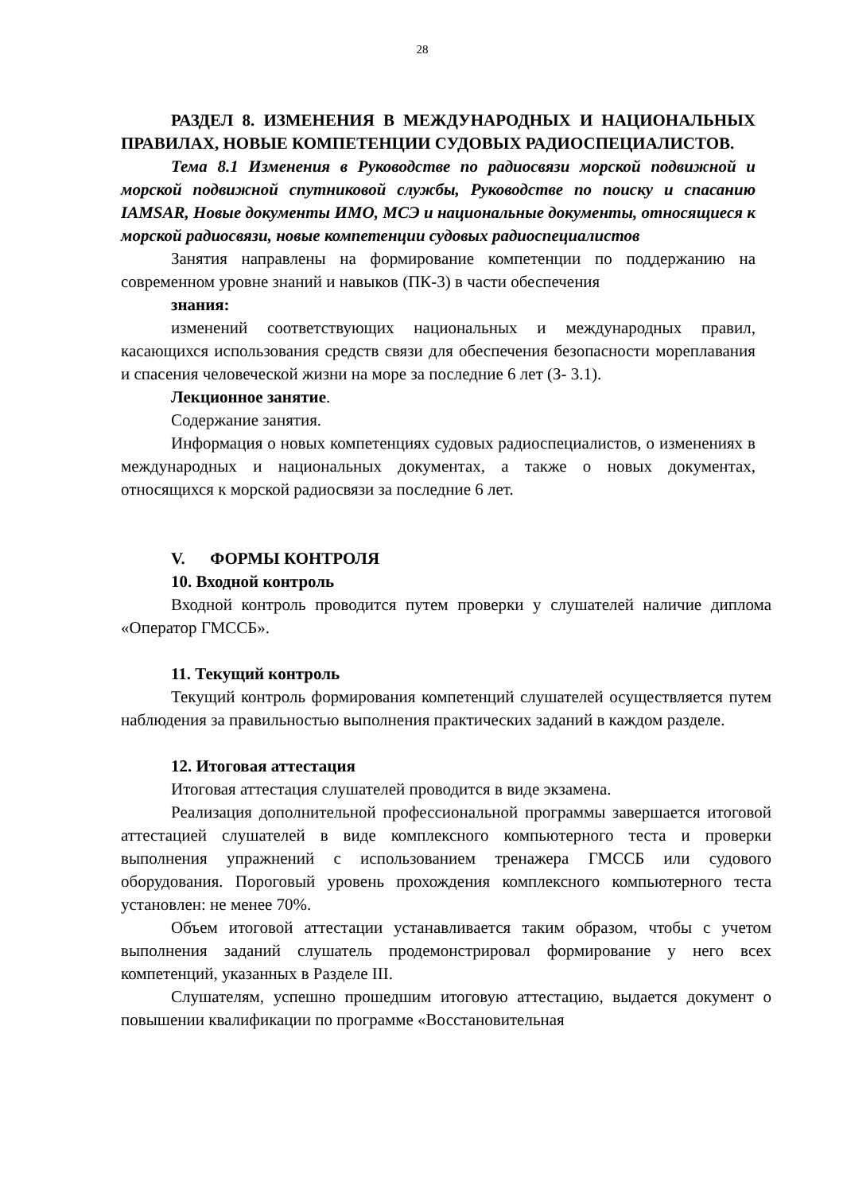28
РАЗДЕЛ 8. ИЗМЕНЕНИЯ В МЕЖДУНАРОДНЫХ И НАЦИОНАЛЬНЫХ ПРАВИЛАХ, НОВЫЕ КОМПЕТЕНЦИИ СУДОВЫХ РАДИОСПЕЦИАЛИСТОВ.
Тема 8.1 Изменения в Руководстве по радиосвязи морской подвижной и морской подвижной спутниковой службы, Руководстве по поиску и спасанию IAMSAR, Новые документы ИМО, МСЭ и национальные документы, относящиеся к морской радиосвязи, новые компетенции судовых радиоспециалистов
Занятия направлены на формирование компетенции по поддержанию на современном уровне знаний и навыков (ПК-3) в части обеспечения
знания:
изменений соответствующих национальных и международных правил, касающихся использования средств связи для обеспечения безопасности мореплавания и спасения человеческой жизни на море за последние 6 лет (З- 3.1).
Лекционное занятие.
Содержание занятия.
Информация о новых компетенциях судовых радиоспециалистов, о изменениях в международных и национальных документах, а также о новых документах, относящихся к морской радиосвязи за последние 6 лет.
V. ФОРМЫ КОНТРОЛЯ
10. Входной контроль
Входной контроль проводится путем проверки у слушателей наличие диплома «Оператор ГМССБ».
11. Текущий контроль
Текущий контроль формирования компетенций слушателей осуществляется путем наблюдения за правильностью выполнения практических заданий в каждом разделе.
12. Итоговая аттестация
Итоговая аттестация слушателей проводится в виде экзамена.
Реализация дополнительной профессиональной программы завершается итоговой аттестацией слушателей в виде комплексного компьютерного теста и проверки выполнения упражнений с использованием тренажера ГМССБ или судового оборудования. Пороговый уровень прохождения комплексного компьютерного теста установлен: не менее 70%.
Объем итоговой аттестации устанавливается таким образом, чтобы с учетом выполнения заданий слушатель продемонстрировал формирование у него всех компетенций, указанных в Разделе III.
Слушателям, успешно прошедшим итоговую аттестацию, выдается документ о повышении квалификации по программе «Восстановительная